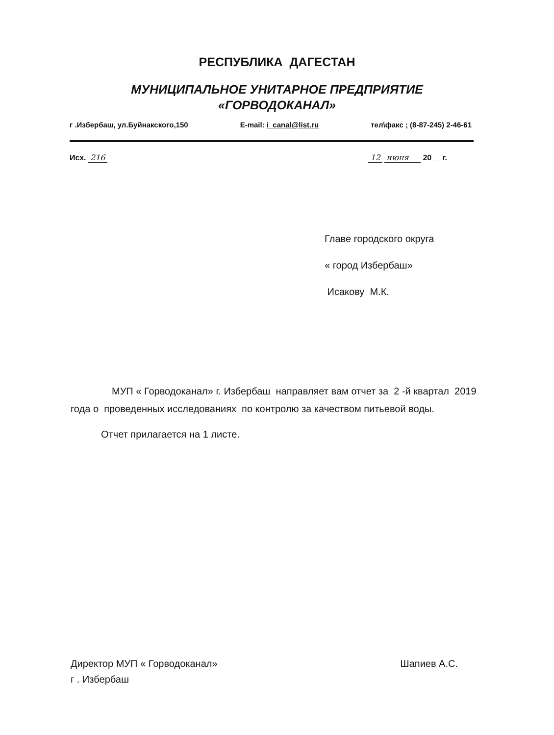РЕСПУБЛИКА ДАГЕСТАН
МУНИЦИПАЛЬНОЕ УНИТАРНОЕ ПРЕДПРИЯТИЕ
«ГОРВОДОКАНАЛ»
г .Избербаш, ул.Буйнакского,150 E-mail: i_canal@list.ru тел\факс ; (8-87-245) 2-46-61
Исх. 216 12 июня 20__ г.
Главе городского округа
« город Избербаш»
Исакову М.К.
МУП « Горводоканал» г. Избербаш направляет вам отчет за 2 -й квартал 2019 года о проведенных исследованиях по контролю за качеством питьевой воды.
Отчет прилагается на 1 листе.
Директор МУП « Горводоканал»
г . Избербаш Шапиев А.С.